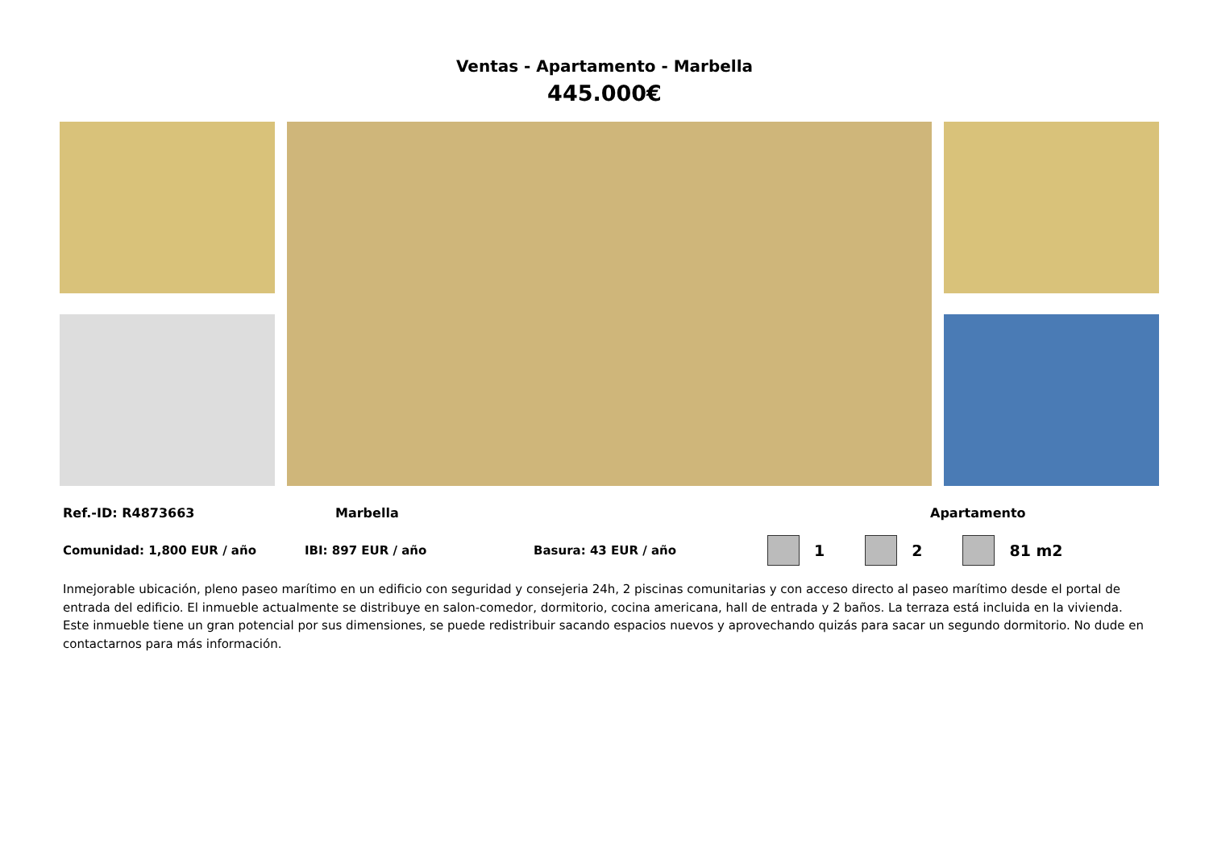Ventas - Apartamento - Marbella
445.000€
Ref.-ID: R4873663 Marbella Apartamento
Comunidad: 1,800 EUR / año IBI: 897 EUR / año Basura: 43 EUR / año 1 2 81 m2
Inmejorable ubicación, pleno paseo marítimo en un edificio con seguridad y consejeria 24h, 2 piscinas comunitarias y con acceso directo al paseo marítimo desde el portal de entrada del edificio. El inmueble actualmente se distribuye en salon-comedor, dormitorio, cocina americana, hall de entrada y 2 baños. La terraza está incluida en la vivienda. Este inmueble tiene un gran potencial por sus dimensiones, se puede redistribuir sacando espacios nuevos y aprovechando quizás para sacar un segundo dormitorio. No dude en contactarnos para más información.